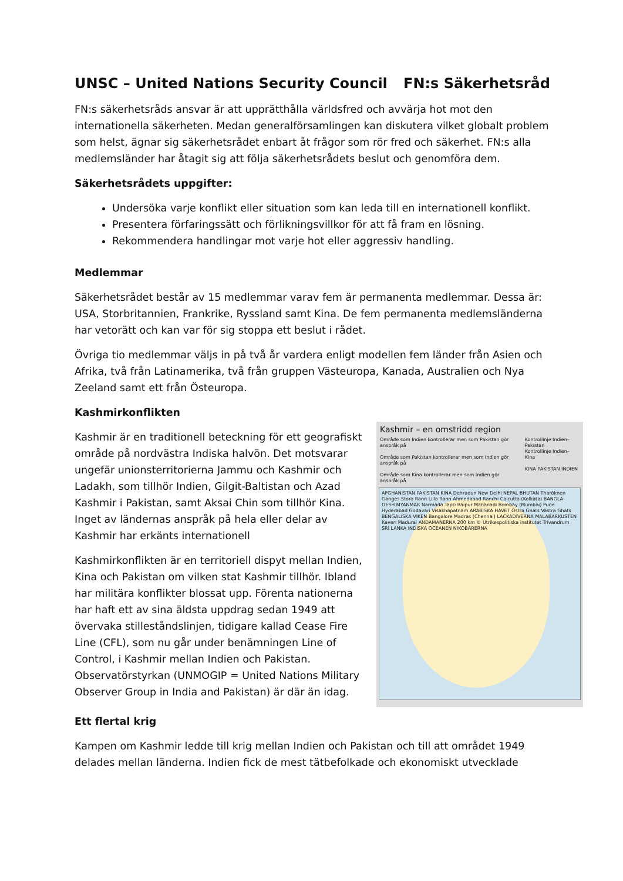UNSC – United Nations Security Council FN:s Säkerhetsråd
FN:s säkerhetsråds ansvar är att upprätthålla världsfred och avvärja hot mot den internationella säkerheten. Medan generalförsamlingen kan diskutera vilket globalt problem som helst, ägnar sig säkerhetsrådet enbart åt frågor som rör fred och säkerhet. FN:s alla medlemsländer har åtagit sig att följa säkerhetsrådets beslut och genomföra dem.
Säkerhetsrådets uppgifter:
Undersöka varje konflikt eller situation som kan leda till en internationell konflikt.
Presentera förfaringssätt och förlikningsvillkor för att få fram en lösning.
Rekommendera handlingar mot varje hot eller aggressiv handling.
Medlemmar
Säkerhetsrådet består av 15 medlemmar varav fem är permanenta medlemmar. Dessa är: USA, Storbritannien, Frankrike, Ryssland samt Kina. De fem permanenta medlemsländerna har vetorätt och kan var för sig stoppa ett beslut i rådet.
Övriga tio medlemmar väljs in på två år vardera enligt modellen fem länder från Asien och Afrika, två från Latinamerika, två från gruppen Västeuropa, Kanada, Australien och Nya Zeeland samt ett från Östeuropa.
Kashmirkonflikten
Kashmir – en omstridd region
Område som Indien kontrollerar men som Pakistan gör anspråk på
Område som Pakistan kontrollerar men som Indien gör anspråk på
Område som Kina kontrollerar men som Indien gör anspråk på
Kontrollinje Indien–Pakistan
Kontrollinje Indien–Kina
KINA PAKISTAN INDIEN
AFGHANISTAN PAKISTAN KINA Dehradun New Delhi NEPAL BHUTAN Tharöknen Ganges Stora Rann Lilla Rann Ahmedabad Ranchi Calcutta (Kolkata) BANGLA-DESH MYANMAR Narmada Tapti Raipur Mahanadi Bombay (Mumbai) Pune Hyderabad Godavari Visakhapatnam ARABISKA HAVET Östra Ghats Västra Ghats BENGALISKA VIKEN Bangalore Madras (Chennai) LACKADIVERNA MALABARKUSTEN Kaveri Madurai ANDAMANERNA 200 km © Utrikespolitiska institutet Trivandrum SRI LANKA INDISKA OCEANEN NIKOBARERNA
Kashmir är en traditionell beteckning för ett geografiskt område på nordvästra Indiska halvön. Det motsvarar ungefär unionsterritorierna Jammu och Kashmir och Ladakh, som tillhör Indien, Gilgit-Baltistan och Azad Kashmir i Pakistan, samt Aksai Chin som tillhör Kina. Inget av ländernas anspråk på hela eller delar av Kashmir har erkänts internationell
Kashmirkonflikten är en territoriell dispyt mellan Indien, Kina och Pakistan om vilken stat Kashmir tillhör. Ibland har militära konflikter blossat upp. Förenta nationerna har haft ett av sina äldsta uppdrag sedan 1949 att övervaka stilleståndslinjen, tidigare kallad Cease Fire Line (CFL), som nu går under benämningen Line of Control, i Kashmir mellan Indien och Pakistan. Observatörstyrkan (UNMOGIP = United Nations Military Observer Group in India and Pakistan) är där än idag.
Ett flertal krig
Kampen om Kashmir ledde till krig mellan Indien och Pakistan och till att området 1949 delades mellan länderna. Indien fick de mest tätbefolkade och ekonomiskt utvecklade